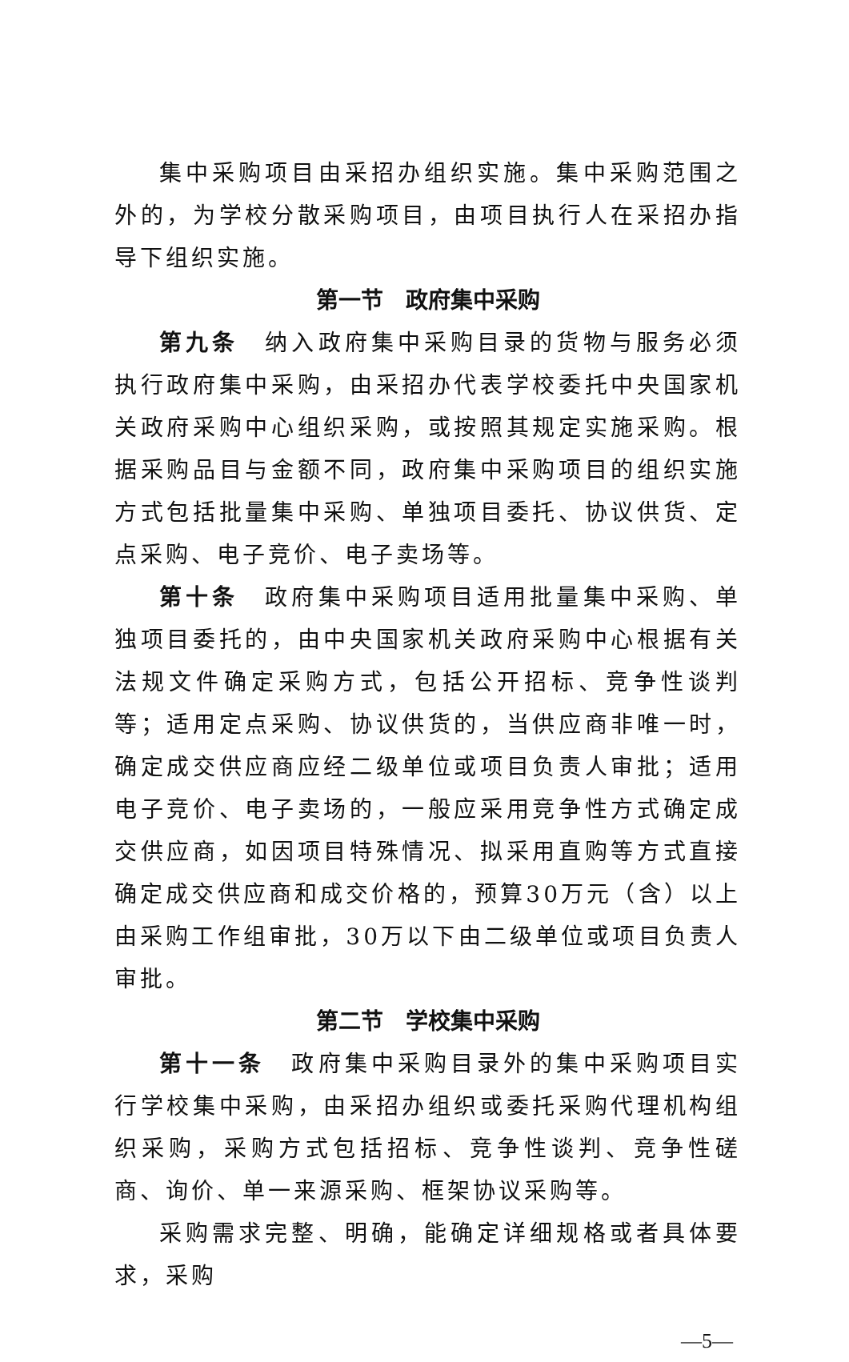集中采购项目由采招办组织实施。集中采购范围之外的，为学校分散采购项目，由项目执行人在采招办指导下组织实施。
第一节　政府集中采购
第九条　纳入政府集中采购目录的货物与服务必须执行政府集中采购，由采招办代表学校委托中央国家机关政府采购中心组织采购，或按照其规定实施采购。根据采购品目与金额不同，政府集中采购项目的组织实施方式包括批量集中采购、单独项目委托、协议供货、定点采购、电子竞价、电子卖场等。
第十条　政府集中采购项目适用批量集中采购、单独项目委托的，由中央国家机关政府采购中心根据有关法规文件确定采购方式，包括公开招标、竞争性谈判等；适用定点采购、协议供货的，当供应商非唯一时，确定成交供应商应经二级单位或项目负责人审批；适用电子竞价、电子卖场的，一般应采用竞争性方式确定成交供应商，如因项目特殊情况、拟采用直购等方式直接确定成交供应商和成交价格的，预算30万元（含）以上由采购工作组审批，30万以下由二级单位或项目负责人审批。
第二节　学校集中采购
第十一条　政府集中采购目录外的集中采购项目实行学校集中采购，由采招办组织或委托采购代理机构组织采购，采购方式包括招标、竞争性谈判、竞争性磋商、询价、单一来源采购、框架协议采购等。
采购需求完整、明确，能确定详细规格或者具体要求，采购
—5—